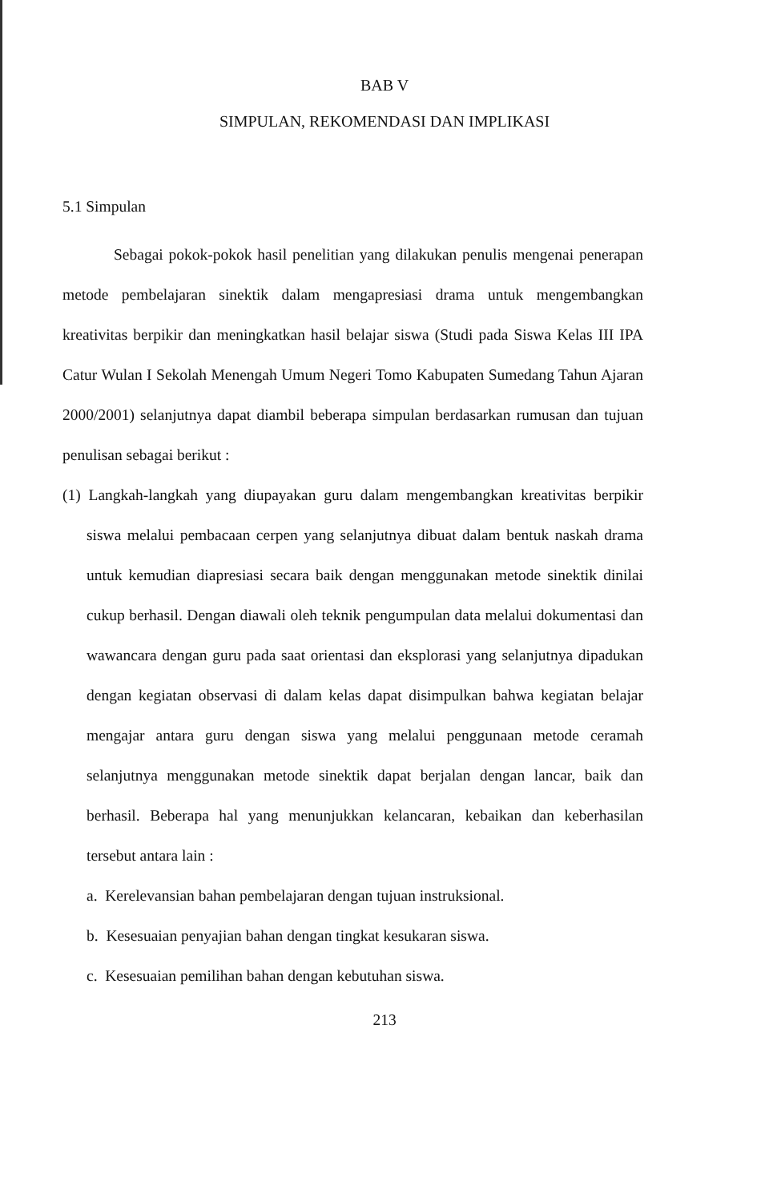BAB V
SIMPULAN, REKOMENDASI DAN IMPLIKASI
5.1 Simpulan
Sebagai pokok-pokok hasil penelitian yang dilakukan penulis mengenai penerapan metode pembelajaran sinektik dalam mengapresiasi drama untuk mengembangkan kreativitas berpikir dan meningkatkan hasil belajar siswa (Studi pada Siswa Kelas III IPA Catur Wulan I Sekolah Menengah Umum Negeri Tomo Kabupaten Sumedang Tahun Ajaran 2000/2001) selanjutnya dapat diambil beberapa simpulan berdasarkan rumusan dan tujuan penulisan sebagai berikut :
(1) Langkah-langkah yang diupayakan guru dalam mengembangkan kreativitas berpikir siswa melalui pembacaan cerpen yang selanjutnya dibuat dalam bentuk naskah drama untuk kemudian diapresiasi secara baik dengan menggunakan metode sinektik dinilai cukup berhasil. Dengan diawali oleh teknik pengumpulan data melalui dokumentasi dan wawancara dengan guru pada saat orientasi dan eksplorasi yang selanjutnya dipadukan dengan kegiatan observasi di dalam kelas dapat disimpulkan bahwa kegiatan belajar mengajar antara guru dengan siswa yang melalui penggunaan metode ceramah selanjutnya menggunakan metode sinektik dapat berjalan dengan lancar, baik dan berhasil. Beberapa hal yang menunjukkan kelancaran, kebaikan dan keberhasilan tersebut antara lain :
a. Kerelevansian bahan pembelajaran dengan tujuan instruksional.
b. Kesesuaian penyajian bahan dengan tingkat kesukaran siswa.
c. Kesesuaian pemilihan bahan dengan kebutuhan siswa.
213